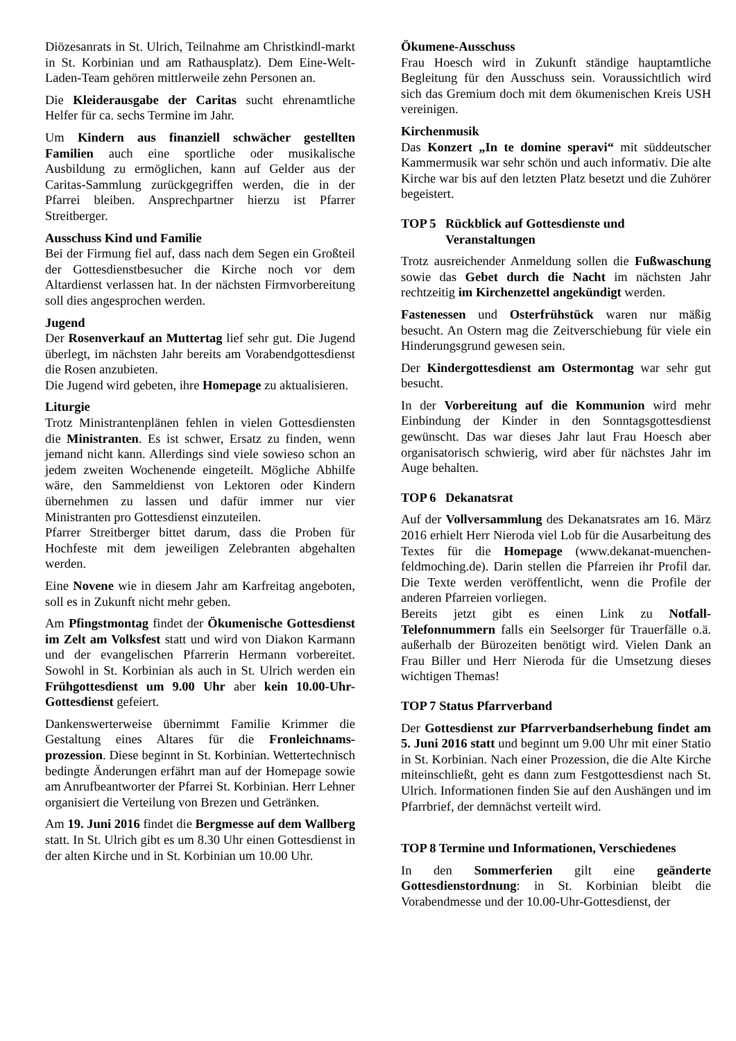Diözesanrats in St. Ulrich, Teilnahme am Christkindl-markt in St. Korbinian und am Rathausplatz). Dem Eine-Welt-Laden-Team gehören mittlerweile zehn Personen an.
Die Kleiderausgabe der Caritas sucht ehrenamtliche Helfer für ca. sechs Termine im Jahr.
Um Kindern aus finanziell schwächer gestellten Familien auch eine sportliche oder musikalische Ausbildung zu ermöglichen, kann auf Gelder aus der Caritas-Sammlung zurückgegriffen werden, die in der Pfarrei bleiben. Ansprechpartner hierzu ist Pfarrer Streitberger.
Ausschuss Kind und Familie
Bei der Firmung fiel auf, dass nach dem Segen ein Großteil der Gottesdienstbesucher die Kirche noch vor dem Altardienst verlassen hat. In der nächsten Firmvorbereitung soll dies angesprochen werden.
Jugend
Der Rosenverkauf an Muttertag lief sehr gut. Die Jugend überlegt, im nächsten Jahr bereits am Vorabendgottesdienst die Rosen anzubieten.
Die Jugend wird gebeten, ihre Homepage zu aktualisieren.
Liturgie
Trotz Ministrantenplänen fehlen in vielen Gottesdiensten die Ministranten. Es ist schwer, Ersatz zu finden, wenn jemand nicht kann. Allerdings sind viele sowieso schon an jedem zweiten Wochenende eingeteilt. Mögliche Abhilfe wäre, den Sammeldienst von Lektoren oder Kindern übernehmen zu lassen und dafür immer nur vier Ministranten pro Gottesdienst einzuteilen.
Pfarrer Streitberger bittet darum, dass die Proben für Hochfeste mit dem jeweiligen Zelebranten abgehalten werden.
Eine Novene wie in diesem Jahr am Karfreitag angeboten, soll es in Zukunft nicht mehr geben.
Am Pfingstmontag findet der Ökumenische Gottesdienst im Zelt am Volksfest statt und wird von Diakon Karmann und der evangelischen Pfarrerin Hermann vorbereitet. Sowohl in St. Korbinian als auch in St. Ulrich werden ein Frühgottesdienst um 9.00 Uhr aber kein 10.00-Uhr-Gottesdienst gefeiert.
Dankenswerterweise übernimmt Familie Krimmer die Gestaltung eines Altares für die Fronleichnams-prozession. Diese beginnt in St. Korbinian. Wettertechnisch bedingte Änderungen erfährt man auf der Homepage sowie am Anrufbeantworter der Pfarrei St. Korbinian. Herr Lehner organisiert die Verteilung von Brezen und Getränken.
Am 19. Juni 2016 findet die Bergmesse auf dem Wallberg statt. In St. Ulrich gibt es um 8.30 Uhr einen Gottesdienst in der alten Kirche und in St. Korbinian um 10.00 Uhr.
Ökumene-Ausschuss
Frau Hoesch wird in Zukunft ständige hauptamtliche Begleitung für den Ausschuss sein. Voraussichtlich wird sich das Gremium doch mit dem ökumenischen Kreis USH vereinigen.
Kirchenmusik
Das Konzert „In te domine speravi“ mit süddeutscher Kammermusik war sehr schön und auch informativ. Die alte Kirche war bis auf den letzten Platz besetzt und die Zuhörer begeistert.
TOP 5 Rückblick auf Gottesdienste und
Veranstaltungen
Trotz ausreichender Anmeldung sollen die Fußwaschung sowie das Gebet durch die Nacht im nächsten Jahr rechtzeitig im Kirchenzettel angekündigt werden.
Fastenessen und Osterfrühstück waren nur mäßig besucht. An Ostern mag die Zeitverschiebung für viele ein Hinderungsgrund gewesen sein.
Der Kindergottesdienst am Ostermontag war sehr gut besucht.
In der Vorbereitung auf die Kommunion wird mehr Einbindung der Kinder in den Sonntagsgottesdienst gewünscht. Das war dieses Jahr laut Frau Hoesch aber organisatorisch schwierig, wird aber für nächstes Jahr im Auge behalten.
TOP 6 Dekanatsrat
Auf der Vollversammlung des Dekanatsrates am 16. März 2016 erhielt Herr Nieroda viel Lob für die Ausarbeitung des Textes für die Homepage (www.dekanat-muenchen-feldmoching.de). Darin stellen die Pfarreien ihr Profil dar. Die Texte werden veröffentlicht, wenn die Profile der anderen Pfarreien vorliegen.
Bereits jetzt gibt es einen Link zu Notfall-Telefonnummern falls ein Seelsorger für Trauerfälle o.ä. außerhalb der Bürozeiten benötigt wird. Vielen Dank an Frau Biller und Herr Nieroda für die Umsetzung dieses wichtigen Themas!
TOP 7 Status Pfarrverband
Der Gottesdienst zur Pfarrverbandserhebung findet am 5. Juni 2016 statt und beginnt um 9.00 Uhr mit einer Statio in St. Korbinian. Nach einer Prozession, die die Alte Kirche miteinschließt, geht es dann zum Festgottesdienst nach St. Ulrich. Informationen finden Sie auf den Aushängen und im Pfarrbrief, der demnächst verteilt wird.
TOP 8 Termine und Informationen, Verschiedenes
In den Sommerferien gilt eine geänderte Gottesdienstordnung: in St. Korbinian bleibt die Vorabendmesse und der 10.00-Uhr-Gottesdienst, der